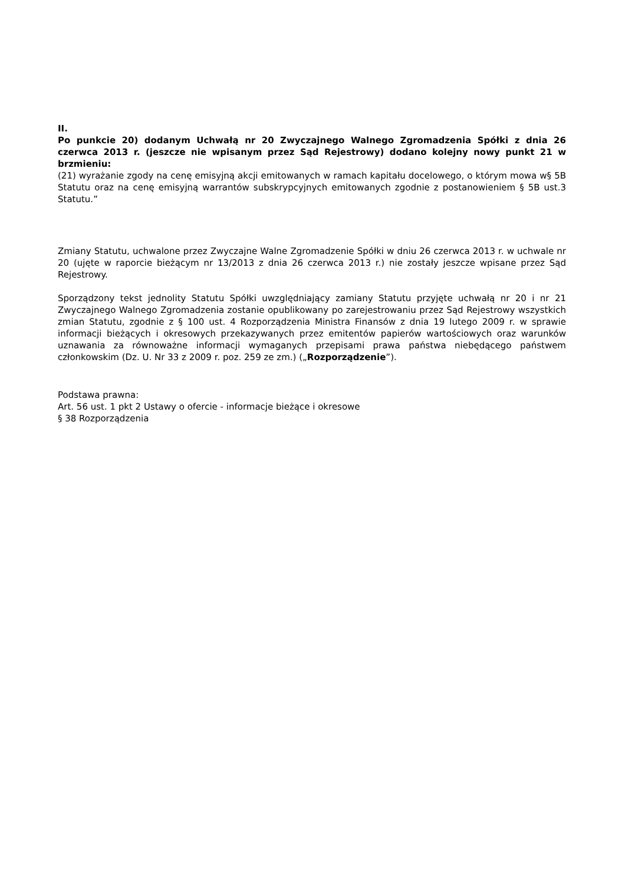II.
Po punkcie 20) dodanym Uchwałą nr 20 Zwyczajnego Walnego Zgromadzenia Spółki z dnia 26 czerwca 2013 r. (jeszcze nie wpisanym przez Sąd Rejestrowy) dodano kolejny nowy punkt 21 w brzmieniu:
(21) wyrażanie zgody na cenę emisyjną akcji emitowanych w ramach kapitału docelowego, o którym mowa w§ 5B Statutu oraz na cenę emisyjną warrantów subskrypcyjnych emitowanych zgodnie z postanowieniem § 5B ust.3 Statutu.”
Zmiany Statutu, uchwalone przez Zwyczajne Walne Zgromadzenie Spółki w dniu 26 czerwca 2013 r. w uchwale nr 20 (ujęte w raporcie bieżącym nr 13/2013 z dnia 26 czerwca 2013 r.) nie zostały jeszcze wpisane przez Sąd Rejestrowy.
Sporządzony tekst jednolity Statutu Spółki uwzględniający zamiany Statutu przyjęte uchwałą nr 20 i nr 21 Zwyczajnego Walnego Zgromadzenia zostanie opublikowany po zarejestrowaniu przez Sąd Rejestrowy wszystkich zmian Statutu, zgodnie z § 100 ust. 4 Rozporządzenia Ministra Finansów z dnia 19 lutego 2009 r. w sprawie informacji bieżących i okresowych przekazywanych przez emitentów papierów wartościowych oraz warunków uznawania za równoważne informacji wymaganych przepisami prawa państwa niebędącego państwem członkowskim (Dz. U. Nr 33 z 2009 r. poz. 259 ze zm.) („Rozporządzenie”).
Podstawa prawna:
Art. 56 ust. 1 pkt 2 Ustawy o ofercie - informacje bieżące i okresowe
§ 38 Rozporządzenia